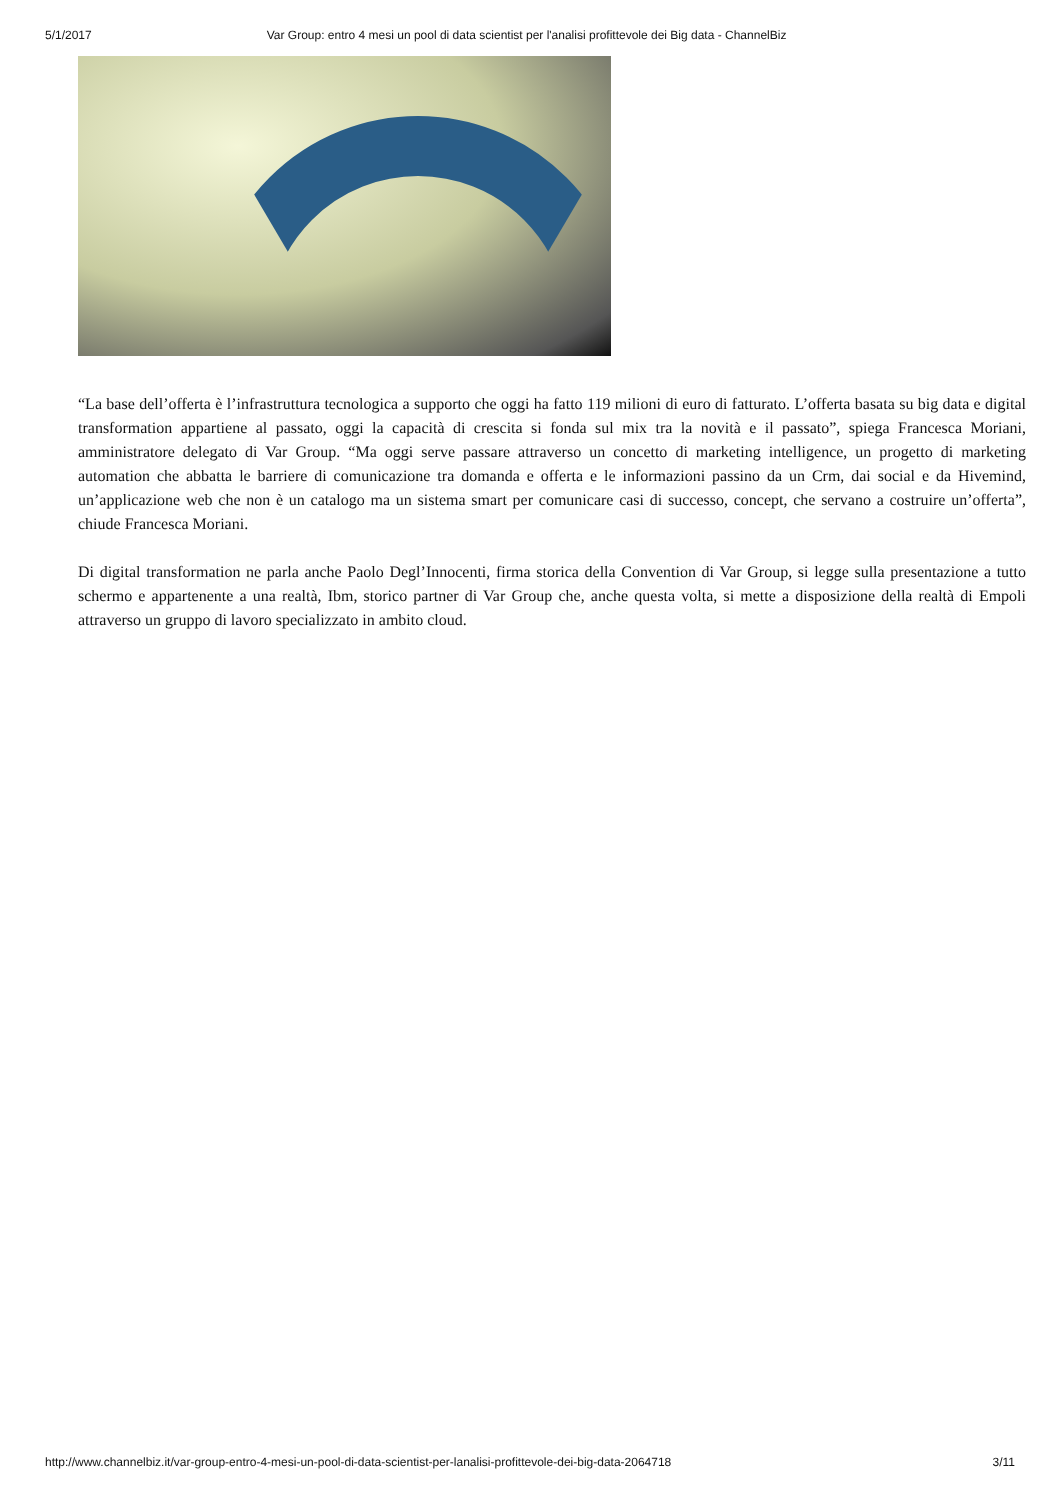5/1/2017 Var Group: entro 4 mesi un pool di data scientist per l'analisi profittevole dei Big data - ChannelBiz
“La base dell’offerta è l’infrastruttura tecnologica a supporto che oggi ha fatto 119 milioni di euro di fatturato. L’offerta basata su big data e digital transformation appartiene al passato, oggi la capacità di crescita si fonda sul mix tra la novità e il passato”, spiega Francesca Moriani, amministratore delegato di Var Group. “Ma oggi serve passare attraverso un concetto di marketing intelligence, un progetto di marketing automation che abbatta le barriere di comunicazione tra domanda e offerta e le informazioni passino da un Crm, dai social e da Hivemind, un’applicazione web che non è un catalogo ma un sistema smart per comunicare casi di successo, concept, che servano a costruire un’offerta”, chiude Francesca Moriani.
Di digital transformation ne parla anche Paolo Degl’Innocenti, firma storica della Convention di Var Group, si legge sulla presentazione a tutto schermo e appartenente a una realtà, Ibm, storico partner di Var Group che, anche questa volta, si mette a disposizione della realtà di Empoli attraverso un gruppo di lavoro specializzato in ambito cloud.
http://www.channelbiz.it/var-group-entro-4-mesi-un-pool-di-data-scientist-per-lanalisi-profittevole-dei-big-data-2064718 3/11